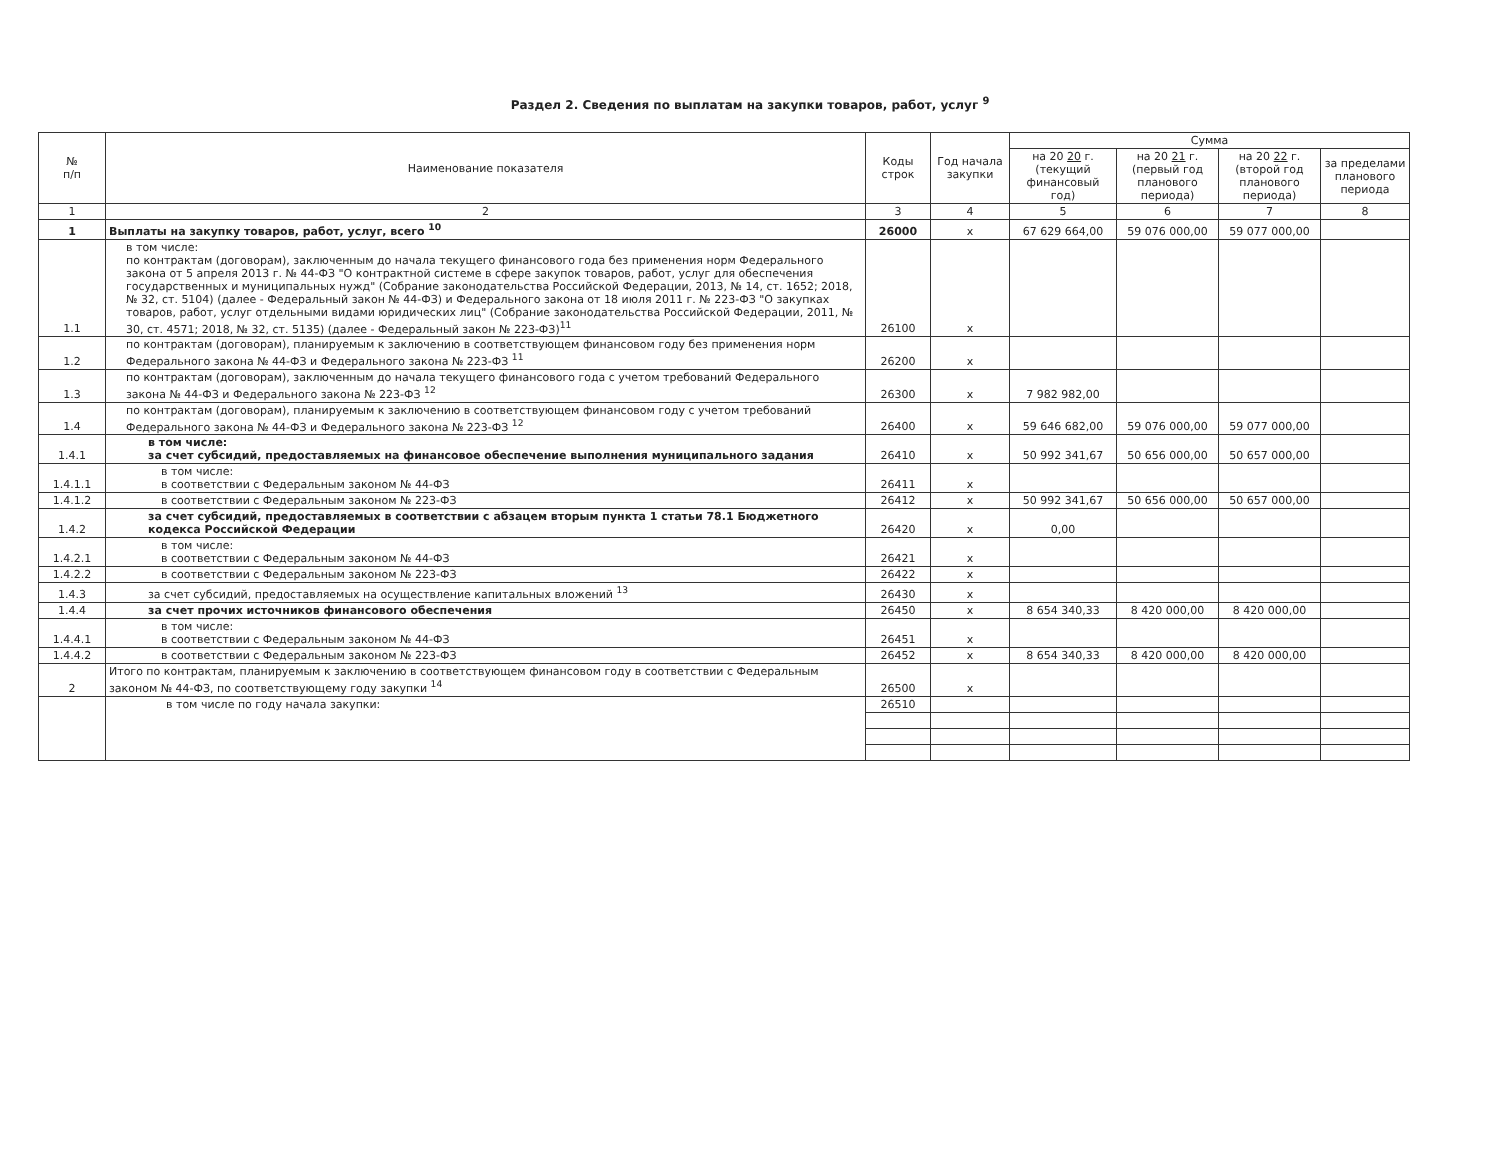Раздел 2. Сведения по выплатам на закупки товаров, работ, услуг <sup>9</sup>
| № п/п | Наименование показателя | Коды строк | Год начала закупки | Сумма | | | |
| --- | --- | --- | --- | --- | --- | --- | --- |
| | | | | на 20 20 г. (текущий финансовый год) | на 20 21 г. (первый год планового периода) | на 20 22 г. (второй год планового периода) | за пределами планового периода |
| 1 | 2 | 3 | 4 | 5 | 6 | 7 | 8 |
| 1 | Выплаты на закупку товаров, работ, услуг, всего <sup>10</sup> | 26000 | x | 67 629 664,00 | 59 076 000,00 | 59 077 000,00 | |
| 1.1 | в том числе: по контрактам (договорам), заключенным до начала текущего финансового года без применения норм Федерального закона от 5 апреля 2013 г. № 44-ФЗ "О контрактной системе в сфере закупок товаров, работ, услуг для обеспечения государственных и муниципальных нужд" (Собрание законодательства Российской Федерации, 2013, № 14, ст. 1652; 2018, № 32, ст. 5104) (далее - Федеральный закон № 44-ФЗ) и Федерального закона от 18 июля 2011 г. № 223-ФЗ "О закупках товаров, работ, услуг отдельными видами юридических лиц" (Собрание законодательства Российской Федерации, 2011, № 30, ст. 4571; 2018, № 32, ст. 5135) (далее - Федеральный закон № 223-ФЗ)<sup>11</sup> | 26100 | x | | | | |
| 1.2 | по контрактам (договорам), планируемым к заключению в соответствующем финансовом году без применения норм Федерального закона № 44-ФЗ и Федерального закона № 223-ФЗ <sup>11</sup> | 26200 | x | | | | |
| 1.3 | по контрактам (договорам), заключенным до начала текущего финансового года с учетом требований Федерального закона № 44-ФЗ и Федерального закона № 223-ФЗ <sup>12</sup> | 26300 | x | 7 982 982,00 | | | |
| 1.4 | по контрактам (договорам), планируемым к заключению в соответствующем финансовом году с учетом требований Федерального закона № 44-ФЗ и Федерального закона № 223-ФЗ <sup>12</sup> | 26400 | x | 59 646 682,00 | 59 076 000,00 | 59 077 000,00 | |
| 1.4.1 | в том числе: за счет субсидий, предоставляемых на финансовое обеспечение выполнения муниципального задания | 26410 | x | 50 992 341,67 | 50 656 000,00 | 50 657 000,00 | |
| 1.4.1.1 | в том числе: в соответствии с Федеральным законом № 44-ФЗ | 26411 | x | | | | |
| 1.4.1.2 | в соответствии с Федеральным законом № 223-ФЗ | 26412 | x | 50 992 341,67 | 50 656 000,00 | 50 657 000,00 | |
| 1.4.2 | за счет субсидий, предоставляемых в соответствии с абзацем вторым пункта 1 статьи 78.1 Бюджетного кодекса Российской Федерации | 26420 | x | 0,00 | | | |
| 1.4.2.1 | в том числе: в соответствии с Федеральным законом № 44-ФЗ | 26421 | x | | | | |
| 1.4.2.2 | в соответствии с Федеральным законом № 223-ФЗ | 26422 | x | | | | |
| 1.4.3 | за счет субсидий, предоставляемых на осуществление капитальных вложений <sup>13</sup> | 26430 | x | | | | |
| 1.4.4 | за счет прочих источников финансового обеспечения | 26450 | x | 8 654 340,33 | 8 420 000,00 | 8 420 000,00 | |
| 1.4.4.1 | в том числе: в соответствии с Федеральным законом № 44-ФЗ | 26451 | x | | | | |
| 1.4.4.2 | в соответствии с Федеральным законом № 223-ФЗ | 26452 | x | 8 654 340,33 | 8 420 000,00 | 8 420 000,00 | |
| 2 | Итого по контрактам, планируемым к заключению в соответствующем финансовом году в соответствии с Федеральным законом № 44-ФЗ, по соответствующему году закупки <sup>14</sup> | 26500 | x | | | | |
| | в том числе по году начала закупки: | 26510 | | | | | |